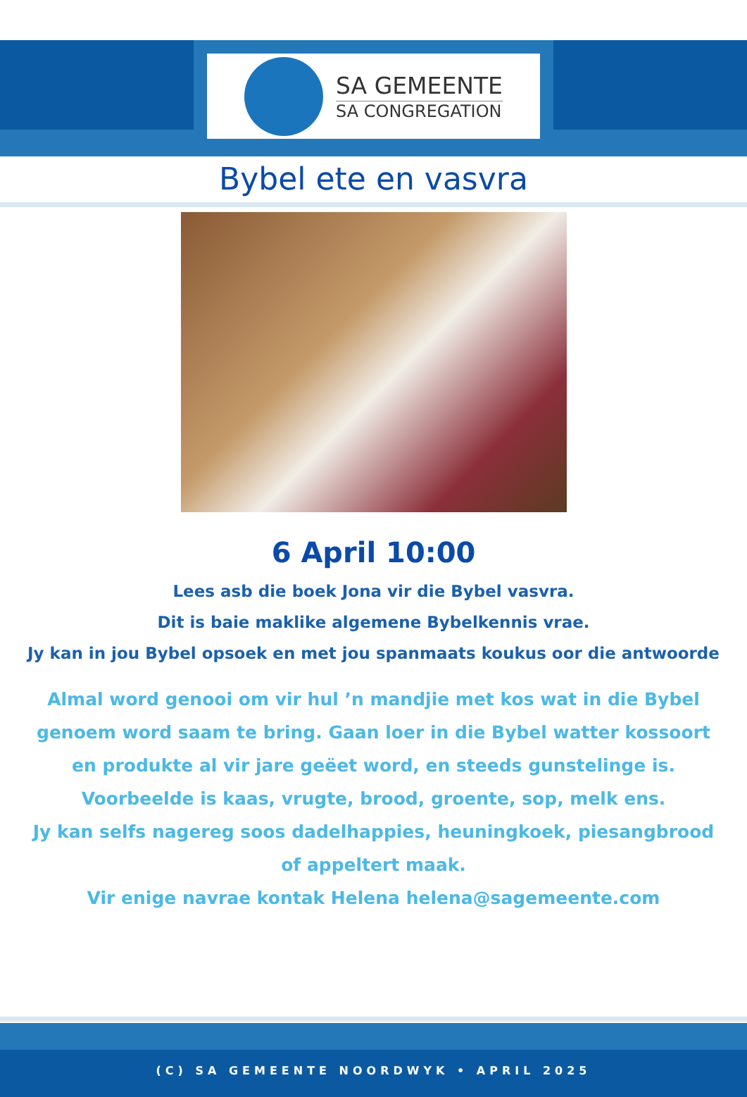SA GEMEENTE
SA CONGREGATION
Bybel ete en vasvra
6 April 10:00
Lees asb die boek Jona vir die Bybel vasvra.
Dit is baie maklike algemene Bybelkennis vrae.
Jy kan in jou Bybel opsoek en met jou spanmaats koukus oor die antwoorde
Almal word genooi om vir hul ’n mandjie met kos wat in die Bybel genoem word saam te bring. Gaan loer in die Bybel watter kossoort en produkte al vir jare geëet word, en steeds gunstelinge is.
Voorbeelde is kaas, vrugte, brood, groente, sop, melk ens.
Jy kan selfs nagereg soos dadelhappies, heuningkoek, piesangbrood of appeltert maak.
Vir enige navrae kontak Helena helena@sagemeente.com
(C) SA GEMEENTE NOORDWYK • APRIL 2025